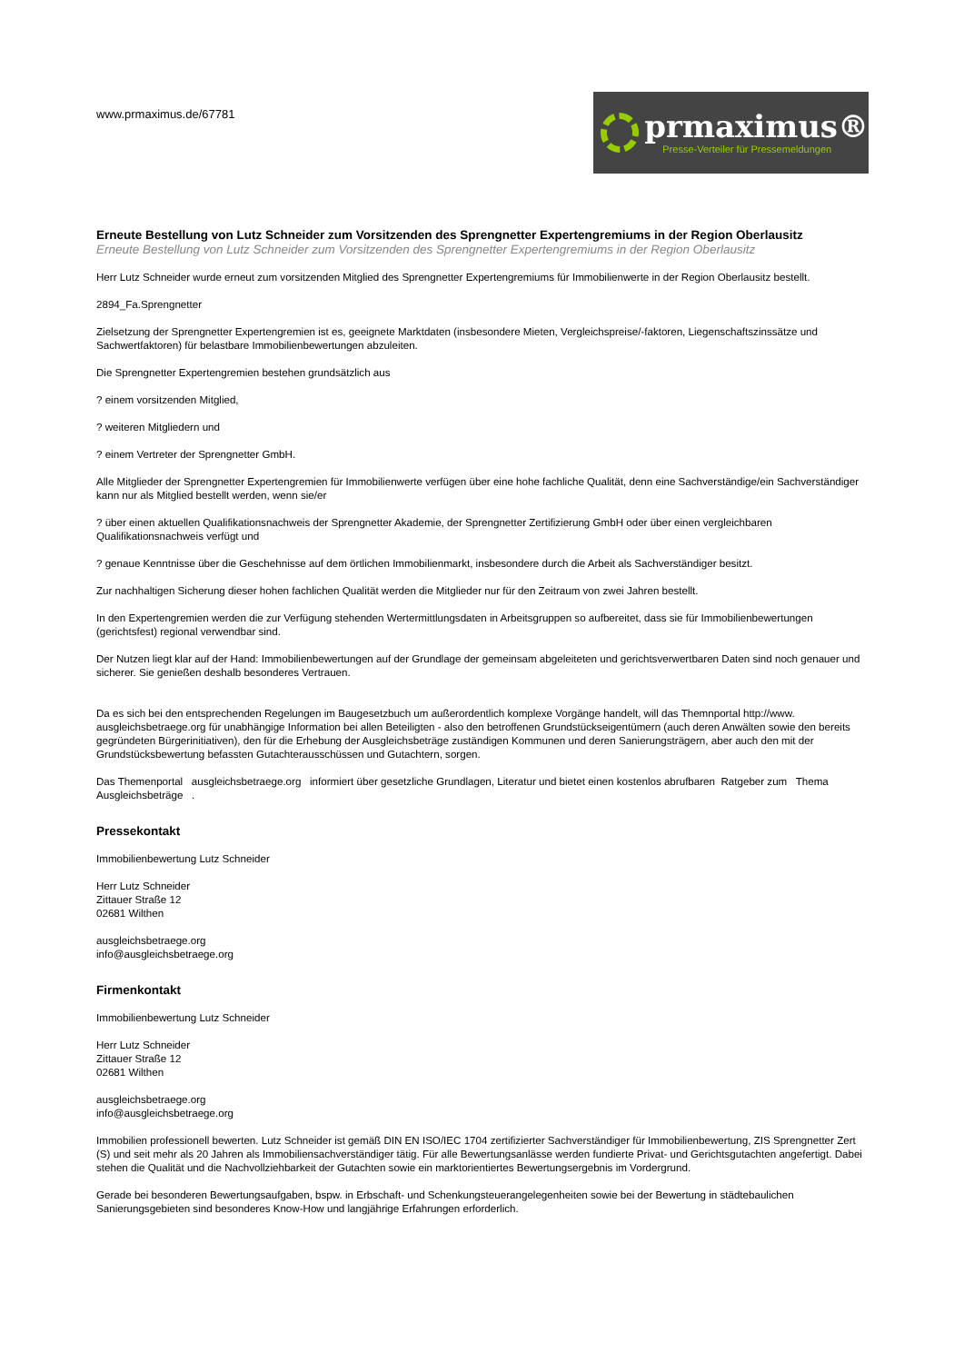www.prmaximus.de/67781
prmaximus®
Presse-Verteiler für Pressemeldungen
Erneute Bestellung von Lutz Schneider zum Vorsitzenden des Sprengnetter Expertengremiums in der Region Oberlausitz
Erneute Bestellung von Lutz Schneider zum Vorsitzenden des Sprengnetter Expertengremiums in der Region Oberlausitz
Herr Lutz Schneider wurde erneut zum vorsitzenden Mitglied des Sprengnetter Expertengremiums für Immobilienwerte in der Region Oberlausitz bestellt.
2894_Fa.Sprengnetter
Zielsetzung der Sprengnetter Expertengremien ist es, geeignete Marktdaten (insbesondere Mieten, Vergleichspreise/-faktoren, Liegenschaftszinssätze und Sachwertfaktoren) für belastbare Immobilienbewertungen abzuleiten.
Die Sprengnetter Expertengremien bestehen grundsätzlich aus
? einem vorsitzenden Mitglied,
? weiteren Mitgliedern und
? einem Vertreter der Sprengnetter GmbH.
Alle Mitglieder der Sprengnetter Expertengremien für Immobilienwerte verfügen über eine hohe fachliche Qualität, denn eine Sachverständige/ein Sachverständiger kann nur als Mitglied bestellt werden, wenn sie/er
? über einen aktuellen Qualifikationsnachweis der Sprengnetter Akademie, der Sprengnetter Zertifizierung GmbH oder über einen vergleichbaren Qualifikationsnachweis verfügt und
? genaue Kenntnisse über die Geschehnisse auf dem örtlichen Immobilienmarkt, insbesondere durch die Arbeit als Sachverständiger besitzt.
Zur nachhaltigen Sicherung dieser hohen fachlichen Qualität werden die Mitglieder nur für den Zeitraum von zwei Jahren bestellt.
In den Expertengremien werden die zur Verfügung stehenden Wertermittlungsdaten in Arbeitsgruppen so aufbereitet, dass sie für Immobilienbewertungen (gerichtsfest) regional verwendbar sind.
Der Nutzen liegt klar auf der Hand: Immobilienbewertungen auf der Grundlage der gemeinsam abgeleiteten und gerichtsverwertbaren Daten sind noch genauer und sicherer. Sie genießen deshalb besonderes Vertrauen.
Da es sich bei den entsprechenden Regelungen im Baugesetzbuch um außerordentlich komplexe Vorgänge handelt, will das Themnportal http://www. ausgleichsbetraege.org für unabhängige Information bei allen Beteiligten - also den betroffenen Grundstückseigentümern (auch deren Anwälten sowie den bereits gegründeten Bürgerinitiativen), den für die Erhebung der Ausgleichsbeträge zuständigen Kommunen und deren Sanierungsträgern, aber auch den mit der Grundstücksbewertung befassten Gutachterausschüssen und Gutachtern, sorgen.
Das Themenportal ausgleichsbetraege.org informiert über gesetzliche Grundlagen, Literatur und bietet einen kostenlos abrufbaren Ratgeber zum Thema Ausgleichsbeträge .
Pressekontakt
Immobilienbewertung Lutz Schneider
Herr Lutz Schneider
Zittauer Straße 12
02681 Wilthen
ausgleichsbetraege.org
info@ausgleichsbetraege.org
Firmenkontakt
Immobilienbewertung Lutz Schneider
Herr Lutz Schneider
Zittauer Straße 12
02681 Wilthen
ausgleichsbetraege.org
info@ausgleichsbetraege.org
Immobilien professionell bewerten. Lutz Schneider ist gemäß DIN EN ISO/IEC 1704 zertifizierter Sachverständiger für Immobilienbewertung, ZIS Sprengnetter Zert (S) und seit mehr als 20 Jahren als Immobiliensachverständiger tätig. Für alle Bewertungsanlässe werden fundierte Privat- und Gerichtsgutachten angefertigt. Dabei stehen die Qualität und die Nachvollziehbarkeit der Gutachten sowie ein marktorientiertes Bewertungsergebnis im Vordergrund.
Gerade bei besonderen Bewertungsaufgaben, bspw. in Erbschaft- und Schenkungsteuerangelegenheiten sowie bei der Bewertung in städtebaulichen Sanierungsgebieten sind besonderes Know-How und langjährige Erfahrungen erforderlich.